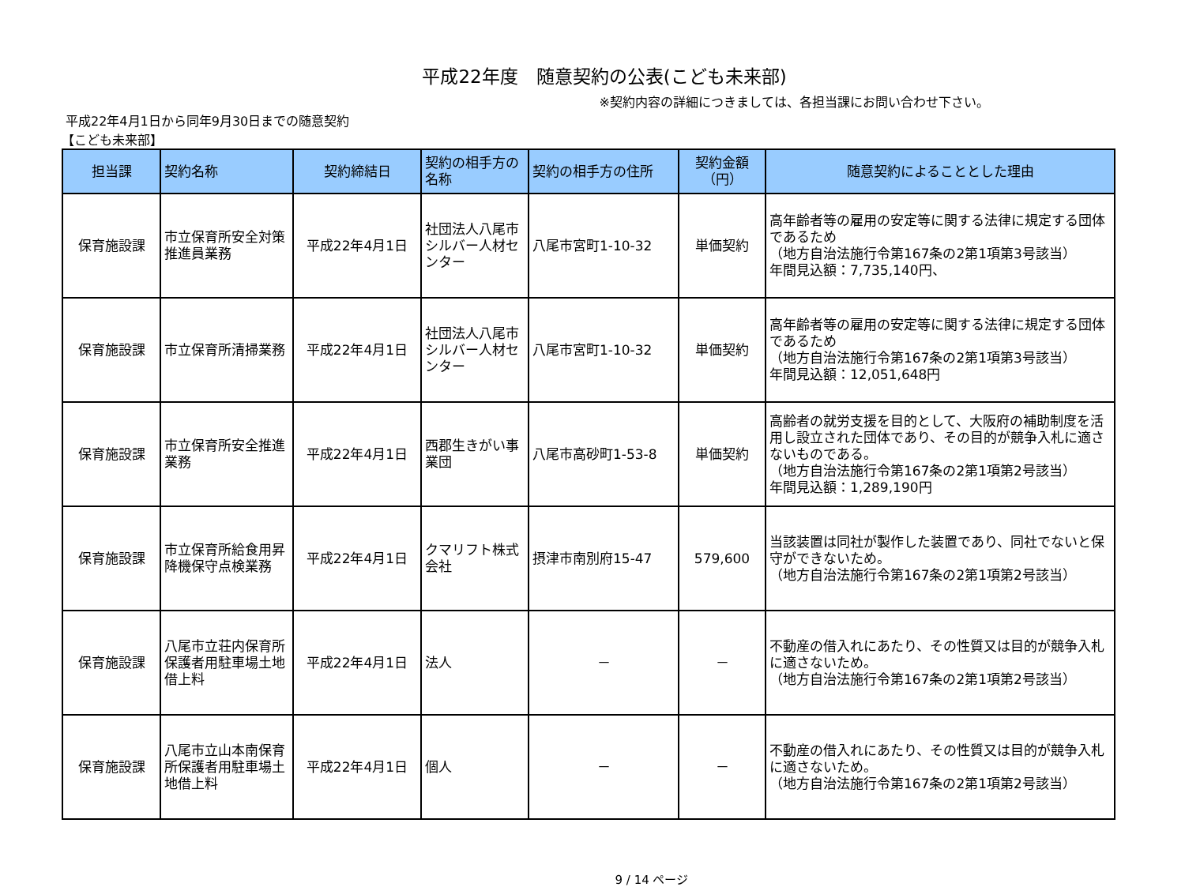平成22年度　随意契約の公表(こども未来部)
※契約内容の詳細につきましては、各担当課にお問い合わせ下さい。
平成22年4月1日から同年9月30日までの随意契約
【こども未来部】
| 担当課 | 契約名称 | 契約締結日 | 契約の相手方の名称 | 契約の相手方の住所 | 契約金額（円） | 随意契約によることとした理由 |
| --- | --- | --- | --- | --- | --- | --- |
| 保育施設課 | 市立保育所安全対策推進員業務 | 平成22年4月1日 | 社団法人八尾市シルバー人材センター | 八尾市宮町1-10-32 | 単価契約 | 高年齢者等の雇用の安定等に関する法律に規定する団体であるため （地方自治法施行令第167条の2第1項第3号該当） 年間見込額：7,735,140円、 |
| 保育施設課 | 市立保育所清掃業務 | 平成22年4月1日 | 社団法人八尾市シルバー人材センター | 八尾市宮町1-10-32 | 単価契約 | 高年齢者等の雇用の安定等に関する法律に規定する団体であるため （地方自治法施行令第167条の2第1項第3号該当） 年間見込額：12,051,648円 |
| 保育施設課 | 市立保育所安全推進業務 | 平成22年4月1日 | 西郡生きがい事業団 | 八尾市高砂町1-53-8 | 単価契約 | 高齢者の就労支援を目的として、大阪府の補助制度を活用し設立された団体であり、その目的が競争入札に適さないものである。 （地方自治法施行令第167条の2第1項第2号該当） 年間見込額：1,289,190円 |
| 保育施設課 | 市立保育所給食用昇降機保守点検業務 | 平成22年4月1日 | クマリフト株式会社 | 摂津市南別府15-47 | 579,600 | 当該装置は同社が製作した装置であり、同社でないと保守ができないため。 （地方自治法施行令第167条の2第1項第2号該当） |
| 保育施設課 | 八尾市立荘内保育所保護者用駐車場土地借上料 | 平成22年4月1日 | 法人 | － | － | 不動産の借入れにあたり、その性質又は目的が競争入札に適さないため。 （地方自治法施行令第167条の2第1項第2号該当） |
| 保育施設課 | 八尾市立山本南保育所保護者用駐車場土地借上料 | 平成22年4月1日 | 個人 | － | － | 不動産の借入れにあたり、その性質又は目的が競争入札に適さないため。 （地方自治法施行令第167条の2第1項第2号該当） |
9 / 14 ページ